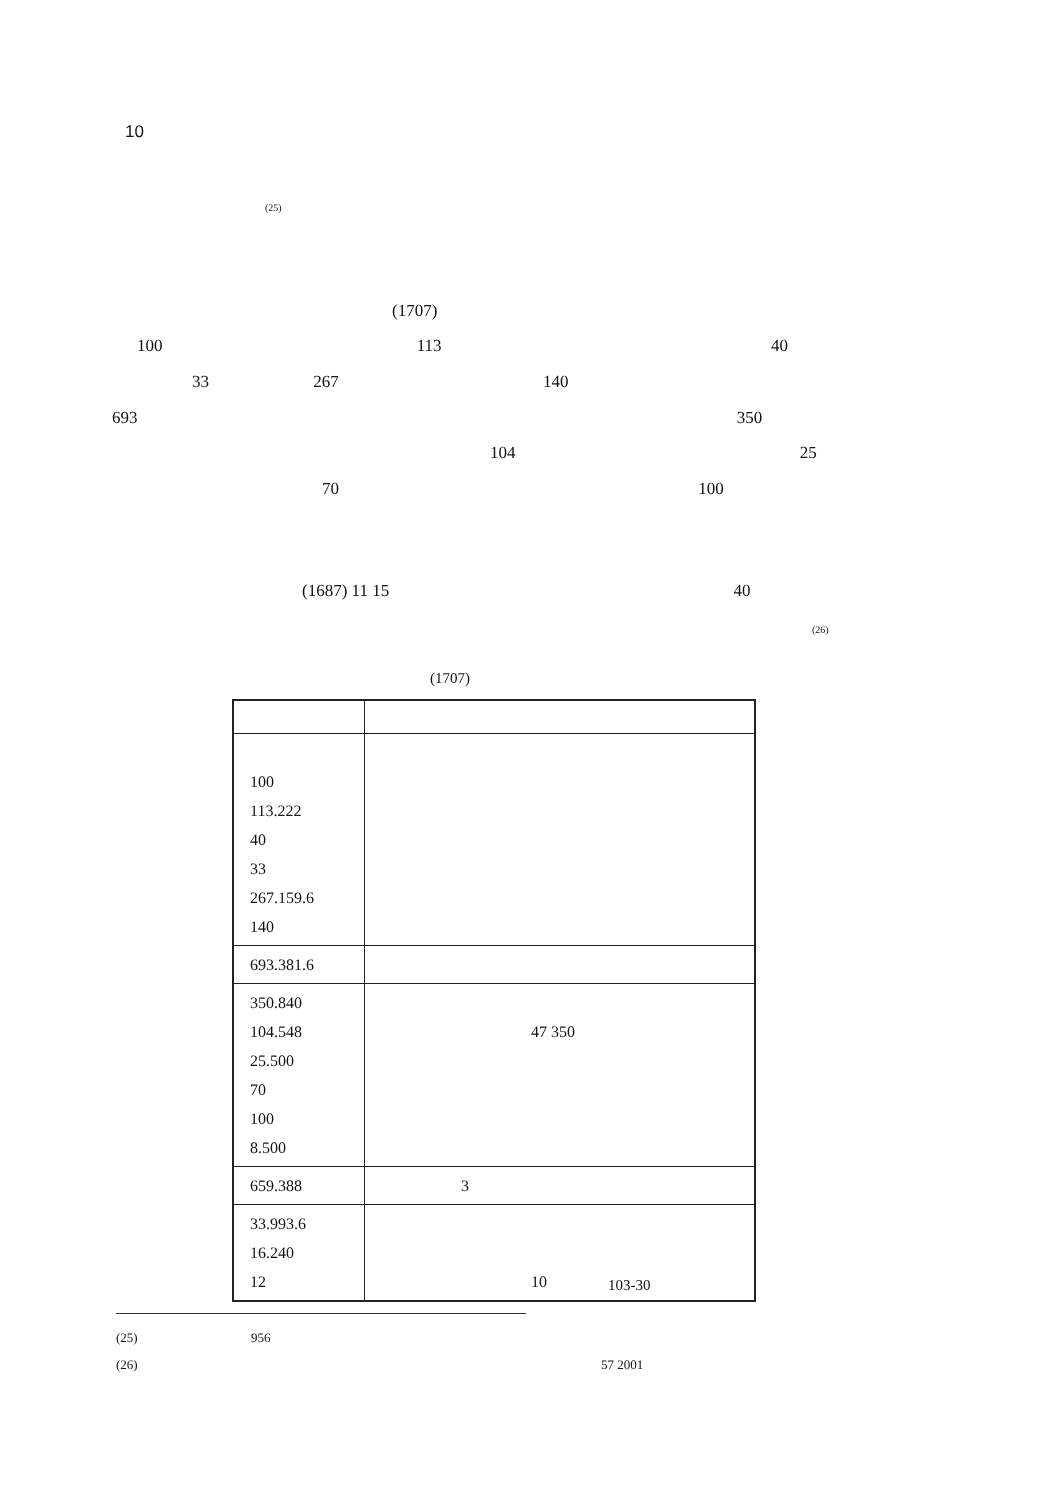10
(25)
(1707)
100 113 40
33 267 140
693 350
104 25
70 100
(1687) 11 15 40
(26)
(1707)
| 100 113.222 40 33 267.159.6 140 | |
| 693.381.6 | |
| 350.840 104.548 25.500 70 100 8.500 | 47 350 |
| 659.388 | 3 |
| 33.993.6 16.240 12 | 10 |
103-30
(25) 956
(26) 57 2001